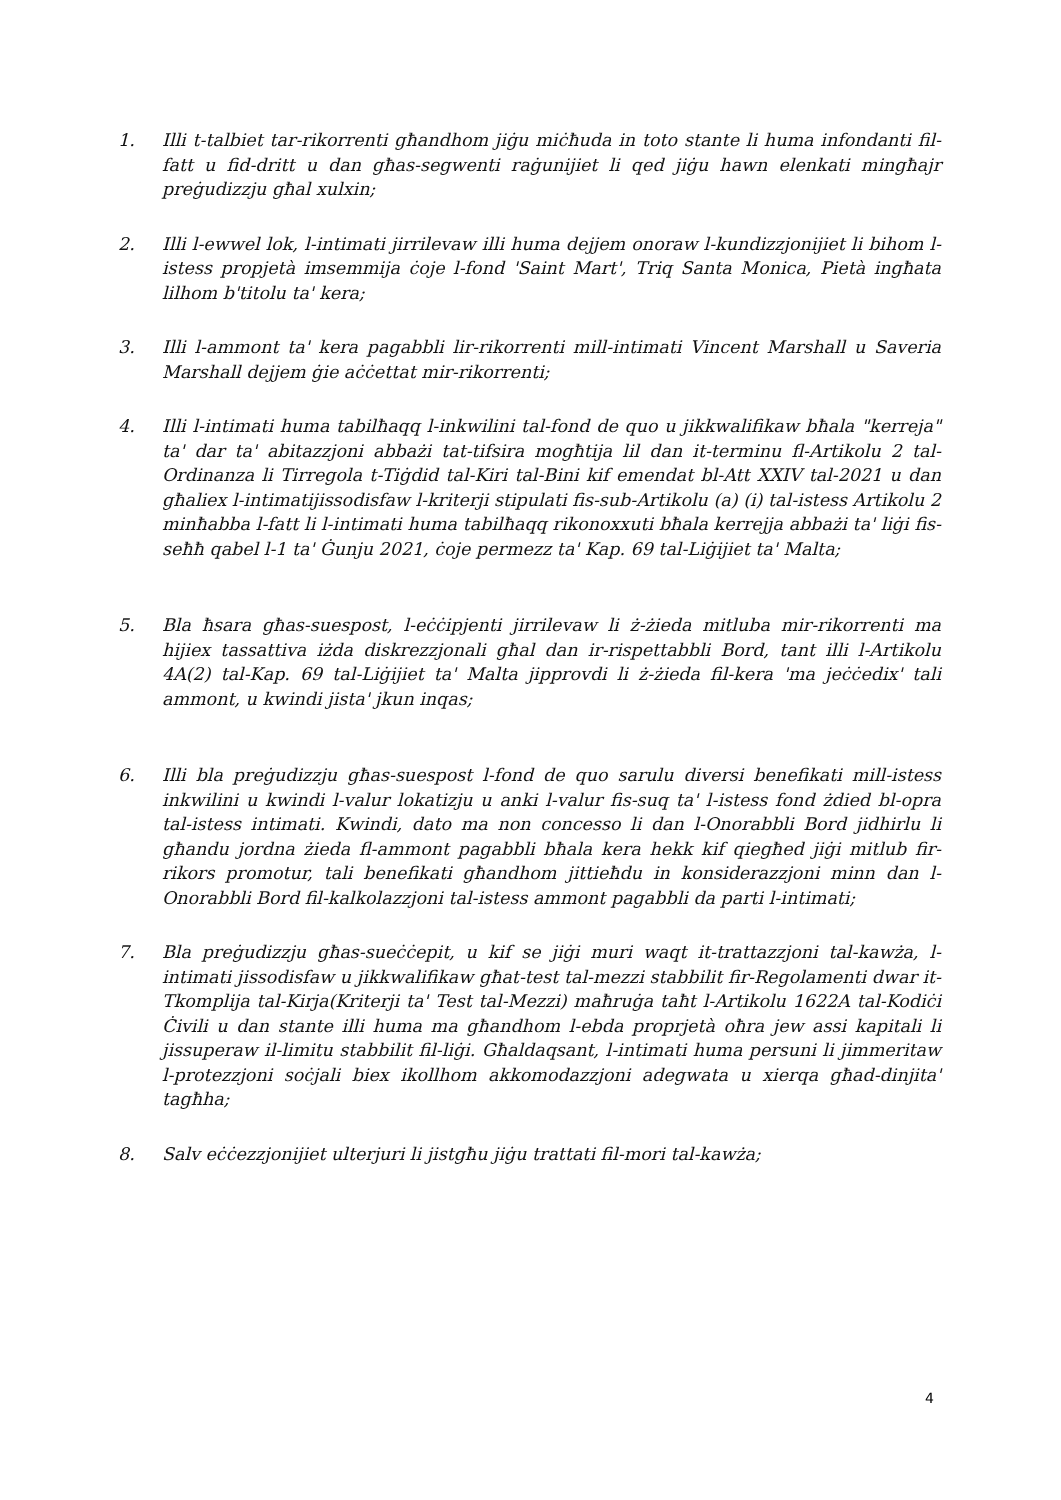1. Illi t-talbiet tar-rikorrenti għandhom jiġu miċħuda in toto stante li huma infondanti fil-fatt u fid-dritt u dan għas-segwenti raġunijiet li qed jiġu hawn elenkati mingħajr preġudizzju għal xulxin;
2. Illi l-ewwel lok, l-intimati jirrilevaw illi huma dejjem onoraw l-kundizzjonijiet li bihom l-istess propjetà imsemmija ċoje l-fond 'Saint Mart', Triq Santa Monica, Pietà ingħata lilhom b'titolu ta' kera;
3. Illi l-ammont ta' kera pagabbli lir-rikorrenti mill-intimati Vincent Marshall u Saveria Marshall dejjem ġie aċċettat mir-rikorrenti;
4. Illi l-intimati huma tabilħaqq l-inkwilini tal-fond de quo u jikkwalifikaw bħala "kerreja" ta' dar ta' abitazzjoni abbażi tat-tifsira mogħtija lil dan it-terminu fl-Artikolu 2 tal-Ordinanza li Tirregola t-Tiġdid tal-Kiri tal-Bini kif emendat bl-Att XXIV tal-2021 u dan għaliex l-intimatijissodisfaw l-kriterji stipulati fis-sub-Artikolu (a) (i) tal-istess Artikolu 2 minħabba l-fatt li l-intimati huma tabilħaqq rikonoxxuti bħala kerrejja abbażi ta' liġi fis-seħħ qabel l-1 ta' Ġunju 2021, ċoje permezz ta' Kap. 69 tal-Liġijiet ta' Malta;
5. Bla ħsara għas-suespost, l-eċċipjenti jirrilevaw li ż-żieda mitluba mir-rikorrenti ma hijiex tassattiva iżda diskrezzjonali għal dan ir-rispettabbli Bord, tant illi l-Artikolu 4A(2) tal-Kap. 69 tal-Liġijiet ta' Malta jipprovdi li ż-żieda fil-kera 'ma jeċċedix' tali ammont, u kwindi jista' jkun inqas;
6. Illi bla preġudizzju għas-suespost l-fond de quo sarulu diversi benefikati mill-istess inkwilini u kwindi l-valur lokatizju u anki l-valur fis-suq ta' l-istess fond żdied bl-opra tal-istess intimati. Kwindi, dato ma non concesso li dan l-Onorabbli Bord jidhirlu li għandu jordna żieda fl-ammont pagabbli bħala kera hekk kif qiegħed jiġi mitlub fir-rikors promotur, tali benefikati għandhom jittieħdu in konsiderazzjoni minn dan l-Onorabbli Bord fil-kalkolazzjoni tal-istess ammont pagabbli da parti l-intimati;
7. Bla preġudizzju għas-sueċċepit, u kif se jiġi muri waqt it-trattazzjoni tal-kawża, l-intimati jissodisfaw u jikkwalifikaw għat-test tal-mezzi stabbilit fir-Regolamenti dwar it-Tkomplija tal-Kirja(Kriterji ta' Test tal-Mezzi) maħruġa taħt l-Artikolu 1622A tal-Kodiċi Ċivili u dan stante illi huma ma għandhom l-ebda proprjetà oħra jew assi kapitali li jissuperaw il-limitu stabbilit fil-liġi. Għaldaqsant, l-intimati huma persuni li jimmeritaw l-protezzjoni soċjali biex ikollhom akkomodazzjoni adegwata u xierqa għad-dinjita' tagħha;
8. Salv eċċezzjonijiet ulterjuri li jistgħu jiġu trattati fil-mori tal-kawża;
4